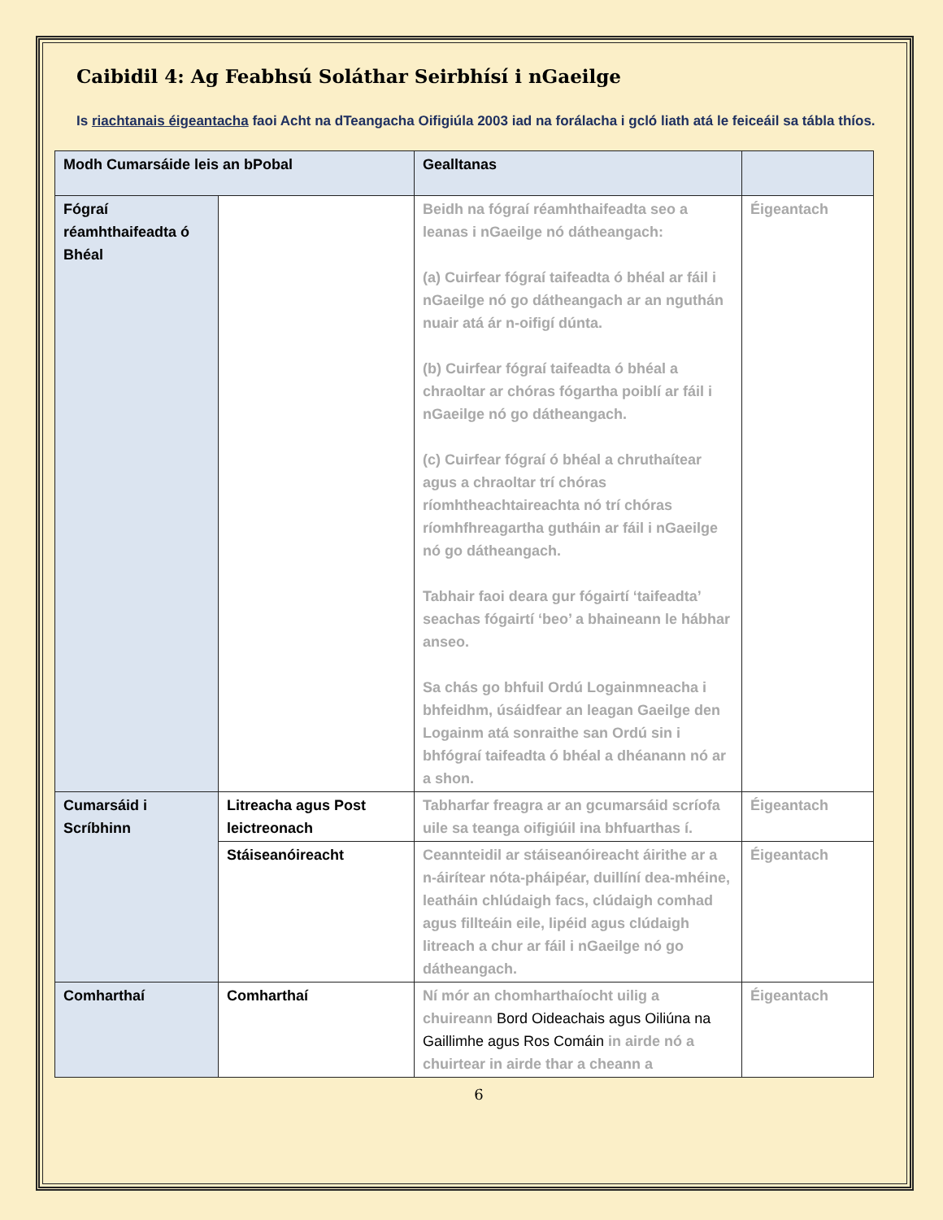Caibidil 4: Ag Feabhsú Soláthar Seirbhísí i nGaeilge
Is riachtanais éigeantacha faoi Acht na dTeangacha Oifigiúla 2003 iad na forálacha i gcló liath atá le feiceáil sa tábla thíos.
| Modh Cumarsáide leis an bPobal | | Gealltanas | |
| --- | --- | --- | --- |
| Fógraí réamhthaifeadta ó Bhéal | | Beidh na fógraí réamhthaifeadta seo a leanas i nGaeilge nó dátheangach: (a) Cuirfear fógraí taifeadta ó bhéal ar fáil i nGaeilge nó go dátheangach ar an nguthán nuair atá ár n-oifigí dúnta. (b) Cuirfear fógraí taifeadta ó bhéal a chraoltar ar chóras fógartha poiblí ar fáil i nGaeilge nó go dátheangach. (c) Cuirfear fógraí ó bhéal a chruthaítear agus a chraoltar trí chóras ríomhtheachtaireachta nó trí chóras ríomhfhreagartha gutháin ar fáil i nGaeilge nó go dátheangach. Tabhair faoi deara gur fógairtí ‘taifeadta’ seachas fógairtí ‘beo’ a bhaineann le hábhar anseo. Sa chás go bhfuil Ordú Logainmneacha i bhfeidhm, úsáidfear an leagan Gaeilge den Logainm atá sonraithe san Ordú sin i bhfógraí taifeadta ó bhéal a dhéanann nó ar a shon. | Éigeantach |
| Cumarsáid i Scríbhinn | Litreacha agus Post leictreonach | Tabharfar freagra ar an gcumarsáid scríofa uile sa teanga oifigiúil ina bhfuarthas í. | Éigeantach |
| | Stáiseanóireacht | Ceannteidil ar stáiseanóireacht áirithe ar a n-áirítear nóta-pháipéar, duillíní dea-mhéine, leatháin chlúdaigh facs, clúdaigh comhad agus fillteáin eile, lipéid agus clúdaigh litreach a chur ar fáil i nGaeilge nó go dátheangach. | Éigeantach |
| Comharthaí | Comharthaí | Ní mór an chomharthaíocht uilig a chuireann Bord Oideachais agus Oiliúna na Gaillimhe agus Ros Comáin in airde nó a chuirtear in airde thar a cheann a | Éigeantach |
6